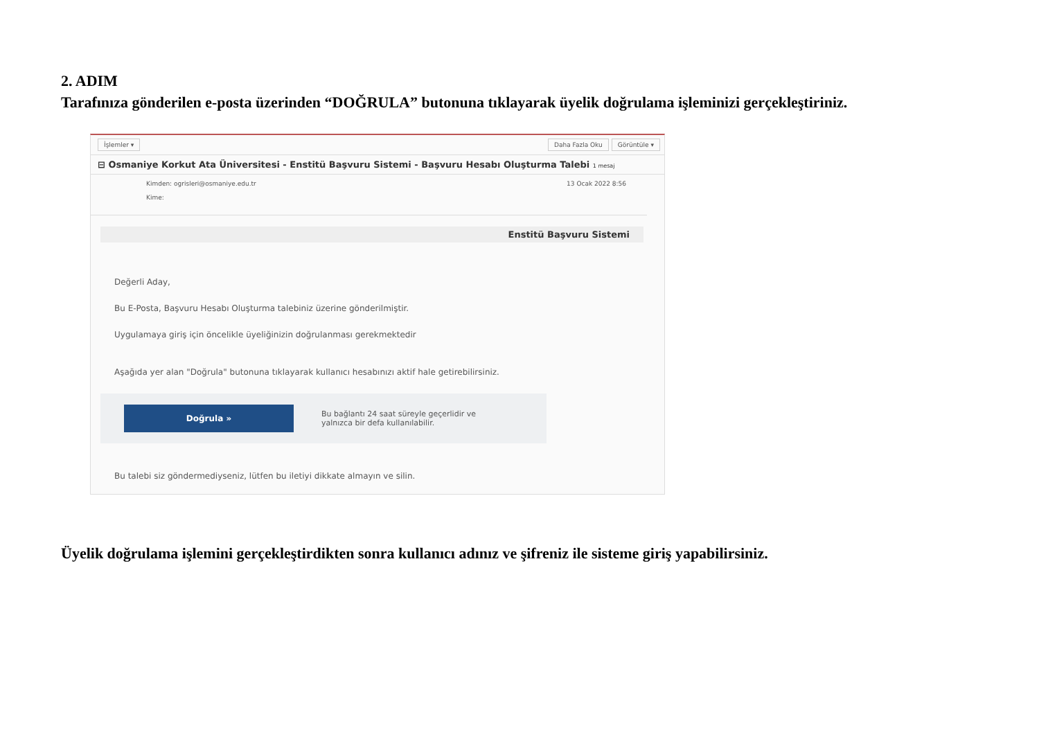2. ADIM
Tarafınıza gönderilen e-posta üzerinden “DOĞRULA” butonuna tıklayarak üyelik doğrulama işleminizi gerçekleştiriniz.
İşlemler ▾ Daha Fazla Oku Görüntüle ▾
⊟ Osmaniye Korkut Ata Üniversitesi - Enstitü Başvuru Sistemi - Başvuru Hesabı Oluşturma Talebi 1 mesaj
Kimden: ogrisleri@osmaniye.edu.tr
Kime:
13 Ocak 2022 8:56
Enstitü Başvuru Sistemi
Değerli Aday,
Bu E-Posta, Başvuru Hesabı Oluşturma talebiniz üzerine gönderilmiştir.
Uygulamaya giriş için öncelikle üyeliğinizin doğrulanması gerekmektedir
Aşağıda yer alan "Doğrula" butonuna tıklayarak kullanıcı hesabınızı aktif hale getirebilirsiniz.
Doğrula »
Bu bağlantı 24 saat süreyle geçerlidir ve
yalnızca bir defa kullanılabilir.
Bu talebi siz göndermediyseniz, lütfen bu iletiyi dikkate almayın ve silin.
Üyelik doğrulama işlemini gerçekleştirdikten sonra kullanıcı adınız ve şifreniz ile sisteme giriş yapabilirsiniz.